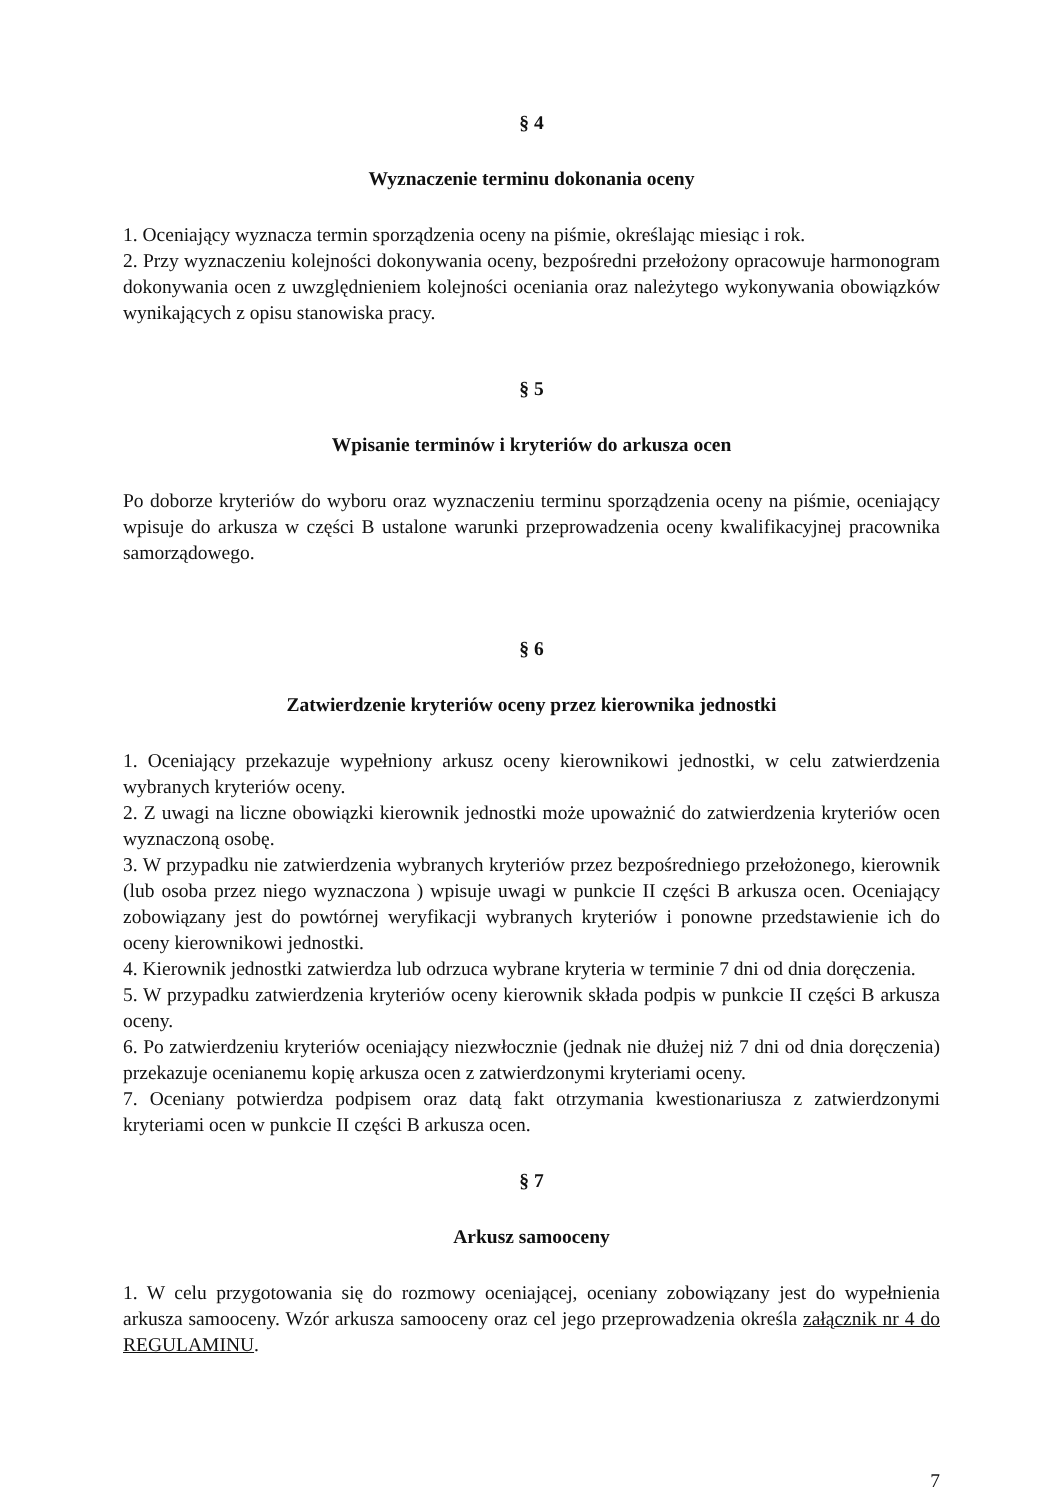§ 4
Wyznaczenie terminu dokonania oceny
1. Oceniający wyznacza termin sporządzenia oceny na piśmie, określając miesiąc i rok.
2. Przy wyznaczeniu kolejności dokonywania oceny, bezpośredni przełożony opracowuje harmonogram dokonywania ocen z uwzględnieniem kolejności oceniania oraz należytego wykonywania obowiązków wynikających z opisu stanowiska pracy.
§ 5
Wpisanie terminów i kryteriów do arkusza ocen
Po doborze kryteriów do wyboru oraz wyznaczeniu terminu sporządzenia oceny na piśmie, oceniający wpisuje do arkusza w części B ustalone warunki przeprowadzenia oceny kwalifikacyjnej pracownika samorządowego.
§ 6
Zatwierdzenie kryteriów oceny przez kierownika jednostki
1. Oceniający przekazuje wypełniony arkusz oceny kierownikowi jednostki, w celu zatwierdzenia wybranych kryteriów oceny.
2. Z uwagi na liczne obowiązki kierownik jednostki może upoważnić do zatwierdzenia kryteriów ocen wyznaczoną osobę.
3. W przypadku nie zatwierdzenia wybranych kryteriów przez bezpośredniego przełożonego, kierownik (lub osoba przez niego wyznaczona ) wpisuje uwagi w punkcie II części B arkusza ocen. Oceniający zobowiązany jest do powtórnej weryfikacji wybranych kryteriów i ponowne przedstawienie ich do oceny kierownikowi jednostki.
4. Kierownik jednostki zatwierdza lub odrzuca wybrane kryteria w terminie 7 dni od dnia doręczenia.
5. W przypadku zatwierdzenia kryteriów oceny kierownik składa podpis w punkcie II części B arkusza oceny.
6. Po zatwierdzeniu kryteriów oceniający niezwłocznie (jednak nie dłużej niż 7 dni od dnia doręczenia) przekazuje ocenianemu kopię arkusza ocen z zatwierdzonymi kryteriami oceny.
7. Oceniany potwierdza podpisem oraz datą fakt otrzymania kwestionariusza z zatwierdzonymi kryteriami ocen w punkcie II części B arkusza ocen.
§ 7
Arkusz samooceny
1. W celu przygotowania się do rozmowy oceniającej, oceniany zobowiązany jest do wypełnienia arkusza samooceny. Wzór arkusza samooceny oraz cel jego przeprowadzenia określa załącznik nr 4 do REGULAMINU.
7